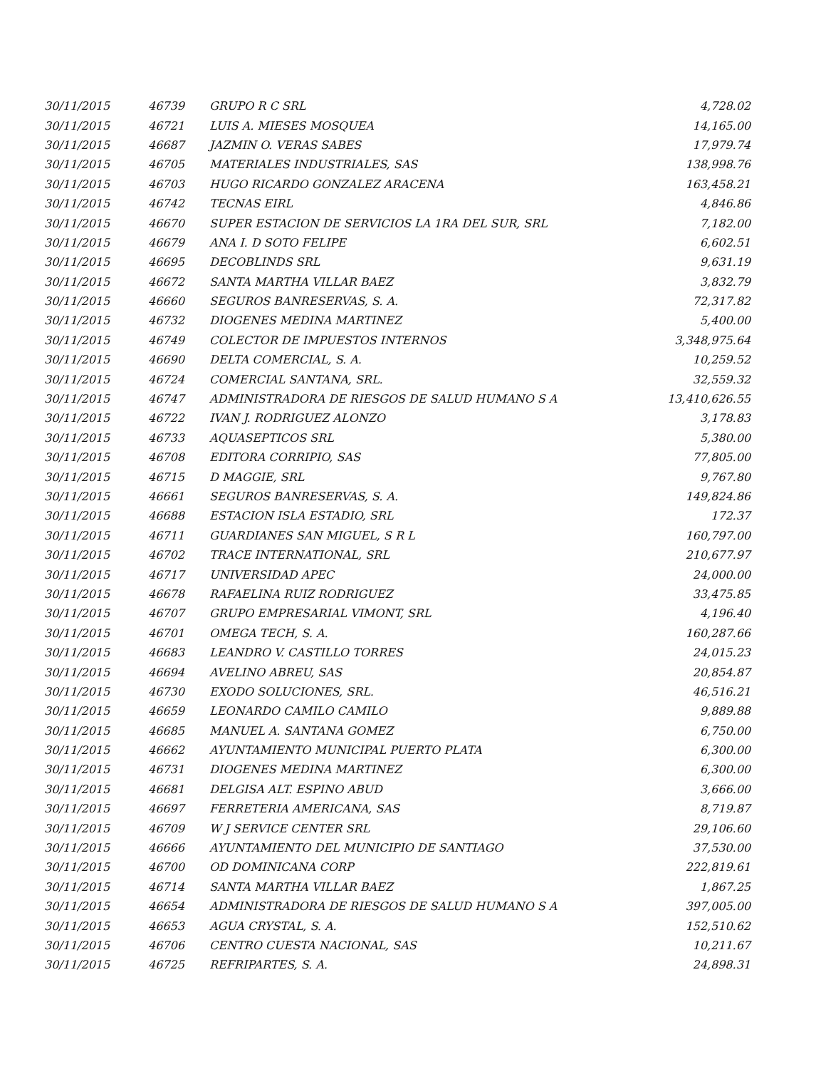| 30/11/2015 | 46739 | GRUPO R C SRL | 4,728.02 |
| 30/11/2015 | 46721 | LUIS A. MIESES MOSQUEA | 14,165.00 |
| 30/11/2015 | 46687 | JAZMIN O. VERAS SABES | 17,979.74 |
| 30/11/2015 | 46705 | MATERIALES INDUSTRIALES, SAS | 138,998.76 |
| 30/11/2015 | 46703 | HUGO RICARDO GONZALEZ ARACENA | 163,458.21 |
| 30/11/2015 | 46742 | TECNAS EIRL | 4,846.86 |
| 30/11/2015 | 46670 | SUPER ESTACION DE SERVICIOS LA 1RA DEL SUR, SRL | 7,182.00 |
| 30/11/2015 | 46679 | ANA I. D SOTO FELIPE | 6,602.51 |
| 30/11/2015 | 46695 | DECOBLINDS SRL | 9,631.19 |
| 30/11/2015 | 46672 | SANTA MARTHA VILLAR BAEZ | 3,832.79 |
| 30/11/2015 | 46660 | SEGUROS BANRESERVAS, S. A. | 72,317.82 |
| 30/11/2015 | 46732 | DIOGENES MEDINA MARTINEZ | 5,400.00 |
| 30/11/2015 | 46749 | COLECTOR DE IMPUESTOS INTERNOS | 3,348,975.64 |
| 30/11/2015 | 46690 | DELTA COMERCIAL, S. A. | 10,259.52 |
| 30/11/2015 | 46724 | COMERCIAL SANTANA, SRL. | 32,559.32 |
| 30/11/2015 | 46747 | ADMINISTRADORA DE RIESGOS DE SALUD HUMANO S A | 13,410,626.55 |
| 30/11/2015 | 46722 | IVAN J. RODRIGUEZ ALONZO | 3,178.83 |
| 30/11/2015 | 46733 | AQUASEPTICOS SRL | 5,380.00 |
| 30/11/2015 | 46708 | EDITORA CORRIPIO, SAS | 77,805.00 |
| 30/11/2015 | 46715 | D MAGGIE, SRL | 9,767.80 |
| 30/11/2015 | 46661 | SEGUROS BANRESERVAS, S. A. | 149,824.86 |
| 30/11/2015 | 46688 | ESTACION ISLA ESTADIO, SRL | 172.37 |
| 30/11/2015 | 46711 | GUARDIANES SAN MIGUEL, S R L | 160,797.00 |
| 30/11/2015 | 46702 | TRACE INTERNATIONAL, SRL | 210,677.97 |
| 30/11/2015 | 46717 | UNIVERSIDAD APEC | 24,000.00 |
| 30/11/2015 | 46678 | RAFAELINA RUIZ RODRIGUEZ | 33,475.85 |
| 30/11/2015 | 46707 | GRUPO EMPRESARIAL VIMONT, SRL | 4,196.40 |
| 30/11/2015 | 46701 | OMEGA TECH, S. A. | 160,287.66 |
| 30/11/2015 | 46683 | LEANDRO V. CASTILLO TORRES | 24,015.23 |
| 30/11/2015 | 46694 | AVELINO ABREU, SAS | 20,854.87 |
| 30/11/2015 | 46730 | EXODO SOLUCIONES, SRL. | 46,516.21 |
| 30/11/2015 | 46659 | LEONARDO CAMILO CAMILO | 9,889.88 |
| 30/11/2015 | 46685 | MANUEL A. SANTANA GOMEZ | 6,750.00 |
| 30/11/2015 | 46662 | AYUNTAMIENTO MUNICIPAL PUERTO PLATA | 6,300.00 |
| 30/11/2015 | 46731 | DIOGENES MEDINA MARTINEZ | 6,300.00 |
| 30/11/2015 | 46681 | DELGISA ALT. ESPINO ABUD | 3,666.00 |
| 30/11/2015 | 46697 | FERRETERIA AMERICANA, SAS | 8,719.87 |
| 30/11/2015 | 46709 | W J SERVICE CENTER SRL | 29,106.60 |
| 30/11/2015 | 46666 | AYUNTAMIENTO DEL MUNICIPIO DE SANTIAGO | 37,530.00 |
| 30/11/2015 | 46700 | OD DOMINICANA CORP | 222,819.61 |
| 30/11/2015 | 46714 | SANTA MARTHA VILLAR BAEZ | 1,867.25 |
| 30/11/2015 | 46654 | ADMINISTRADORA DE RIESGOS DE SALUD HUMANO S A | 397,005.00 |
| 30/11/2015 | 46653 | AGUA CRYSTAL, S. A. | 152,510.62 |
| 30/11/2015 | 46706 | CENTRO CUESTA NACIONAL, SAS | 10,211.67 |
| 30/11/2015 | 46725 | REFRIPARTES, S. A. | 24,898.31 |